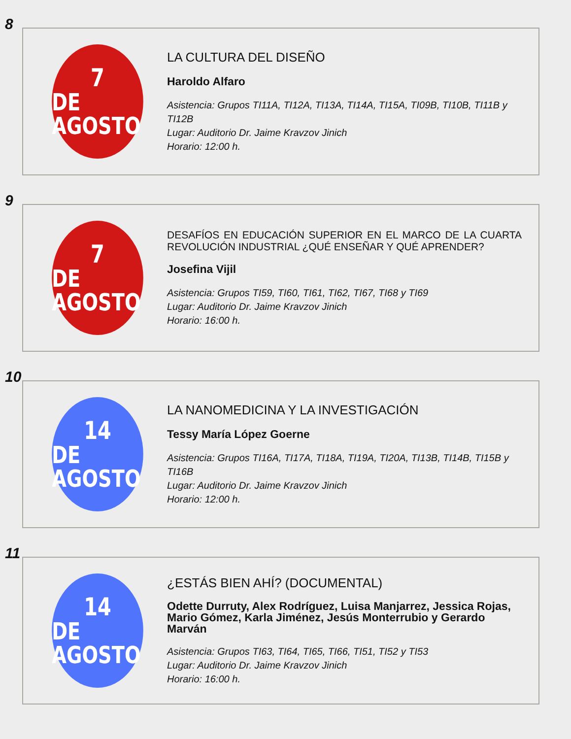8
7
DE AGOSTO
LA CULTURA DEL DISEÑO
Haroldo Alfaro
Asistencia: Grupos TI11A, TI12A, TI13A, TI14A, TI15A, TI09B, TI10B, TI11B y TI12B
Lugar: Auditorio Dr. Jaime Kravzov Jinich
Horario: 12:00 h.
9
7
DE AGOSTO
DESAFÍOS EN EDUCACIÓN SUPERIOR EN EL MARCO DE LA CUARTA REVOLUCIÓN INDUSTRIAL ¿QUÉ ENSEÑAR Y QUÉ APRENDER?
Josefina Vijil
Asistencia: Grupos TI59, TI60, TI61, TI62, TI67, TI68 y TI69
Lugar: Auditorio Dr. Jaime Kravzov Jinich
Horario: 16:00 h.
10
14
DE AGOSTO
LA NANOMEDICINA Y LA INVESTIGACIÓN
Tessy María López Goerne
Asistencia: Grupos TI16A, TI17A, TI18A, TI19A, TI20A, TI13B, TI14B, TI15B y TI16B
Lugar: Auditorio Dr. Jaime Kravzov Jinich
Horario: 12:00 h.
11
14
DE AGOSTO
¿ESTÁS BIEN AHÍ? (DOCUMENTAL)
Odette Durruty, Alex Rodríguez, Luisa Manjarrez, Jessica Rojas, Mario Gómez, Karla Jiménez, Jesús Monterrubio y Gerardo Marván
Asistencia: Grupos TI63, TI64, TI65, TI66, TI51, TI52 y TI53
Lugar: Auditorio Dr. Jaime Kravzov Jinich
Horario: 16:00 h.